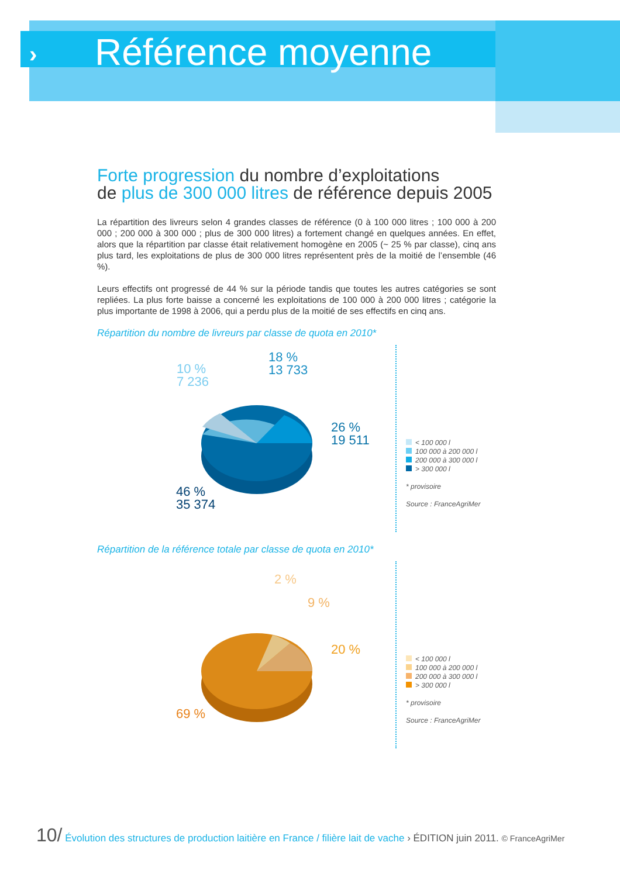›
Référence moyenne
Forte progression du nombre d’exploitations
de plus de 300 000 litres de référence depuis 2005
La répartition des livreurs selon 4 grandes classes de référence (0 à 100 000 litres ; 100 000 à 200 000 ; 200 000 à 300 000 ; plus de 300 000 litres) a fortement changé en quelques années. En effet, alors que la répartition par classe était relativement homogène en 2005 (~ 25 % par classe), cinq ans plus tard, les exploitations de plus de 300 000 litres représentent près de la moitié de l’ensemble (46 %).
Leurs effectifs ont progressé de 44 % sur la période tandis que toutes les autres catégories se sont repliées. La plus forte baisse a concerné les exploitations de 100 000 à 200 000 litres ; catégorie la plus importante de 1998 à 2006, qui a perdu plus de la moitié de ses effectifs en cinq ans.
Répartition du nombre de livreurs par classe de quota en 2010*
10 %
7 236
18 %
13 733
26 %
19 511
46 %
35 374
< 100 000 l
100 000 à 200 000 l
200 000 à 300 000 l
> 300 000 l
* provisoire
Source : FranceAgriMer
Répartition de la référence totale par classe de quota en 2010*
2 %
9 %
20 %
69 %
< 100 000 l
100 000 à 200 000 l
200 000 à 300 000 l
> 300 000 l
* provisoire
Source : FranceAgriMer
10/ Évolution des structures de production laitière en France / filière lait de vache › ÉDITION juin 2011. © FranceAgriMer